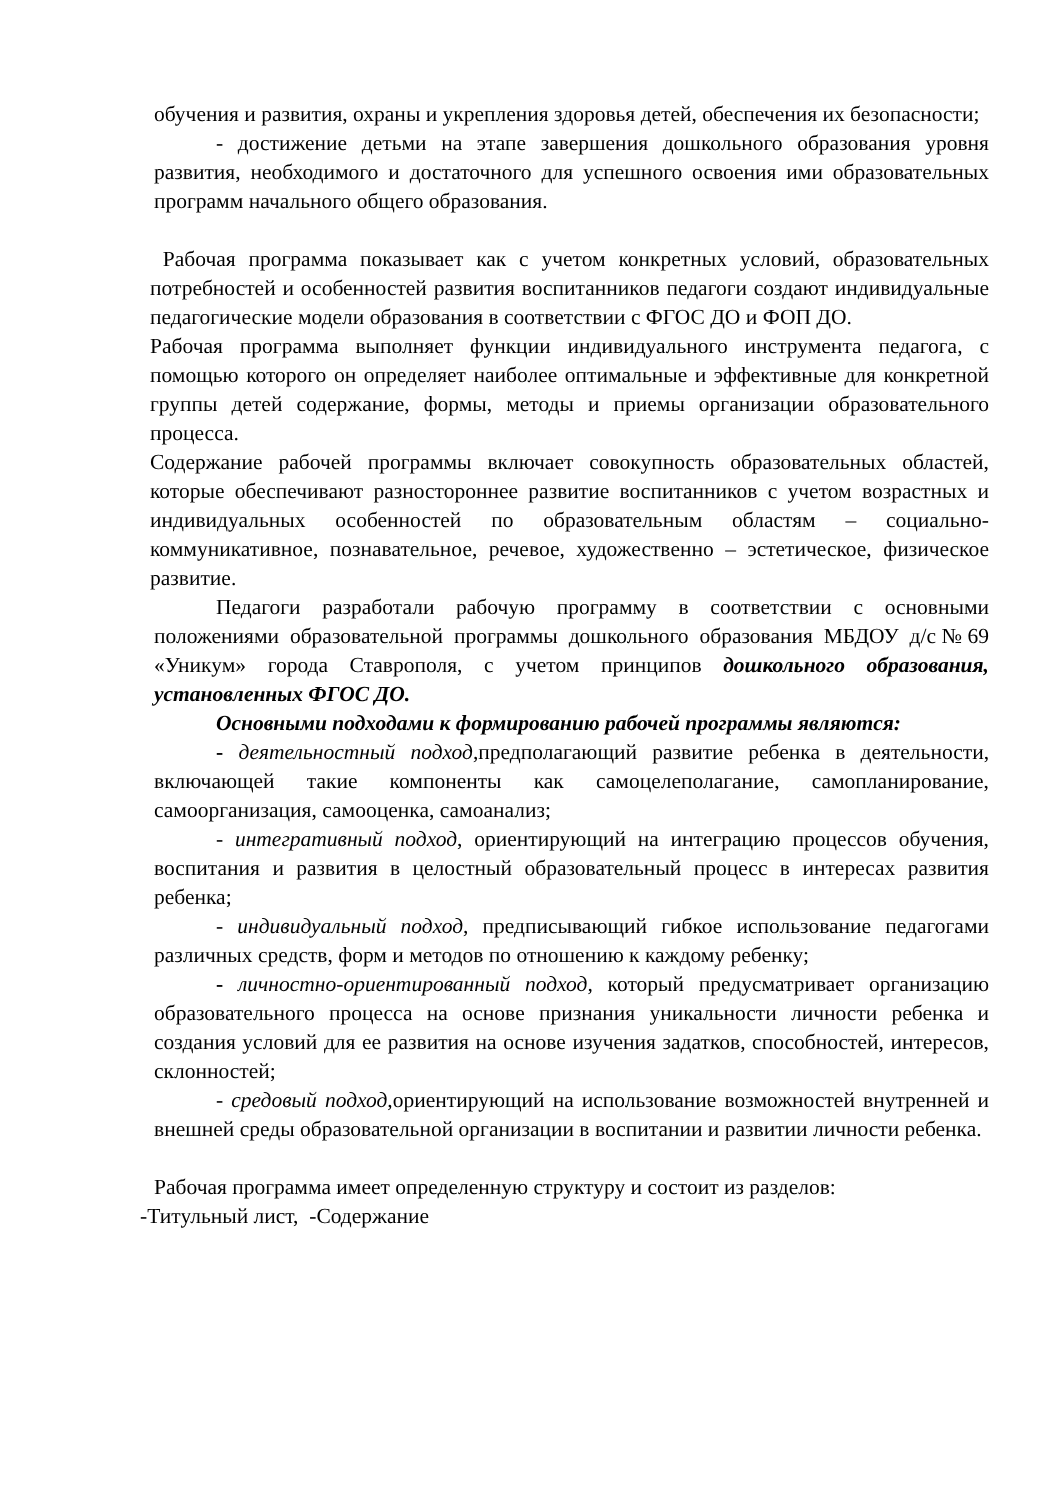обучения и развития, охраны и укрепления здоровья детей, обеспечения их безопасности;
- достижение детьми на этапе завершения дошкольного образования уровня развития, необходимого и достаточного для успешного освоения ими образовательных программ начального общего образования.
Рабочая программа показывает как с учетом конкретных условий, образовательных потребностей и особенностей развития воспитанников педагоги создают индивидуальные педагогические модели образования в соответствии с ФГОС ДО и ФОП ДО.
Рабочая программа выполняет функции индивидуального инструмента педагога, с помощью которого он определяет наиболее оптимальные и эффективные для конкретной группы детей содержание, формы, методы и приемы организации образовательного процесса.
Содержание рабочей программы включает совокупность образовательных областей, которые обеспечивают разностороннее развитие воспитанников с учетом возрастных и индивидуальных особенностей по образовательным областям – социально- коммуникативное, познавательное, речевое, художественно – эстетическое, физическое развитие.
Педагоги разработали рабочую программу в соответствии с основными положениями образовательной программы дошкольного образования МБДОУ д/с№69 «Уникум» города Ставрополя, с учетом принципов дошкольного образования, установленных ФГОС ДО.
Основными подходами к формированию рабочей программы являются:
- деятельностный подход, предполагающий развитие ребенка в деятельности, включающей такие компоненты как самоцелеполагание, самопланирование, самоорганизация, самооценка, самоанализ;
- интегративный подход, ориентирующий на интеграцию процессов обучения, воспитания и развития в целостный образовательный процесс в интересах развития ребенка;
- индивидуальный подход, предписывающий гибкое использование педагогами различных средств, форм и методов по отношению к каждому ребенку;
- личностно-ориентированный подход, который предусматривает организацию образовательного процесса на основе признания уникальности личности ребенка и создания условий для ее развития на основе изучения задатков, способностей, интересов, склонностей;
- средовый подход, ориентирующий на использование возможностей внутренней и внешней среды образовательной организации в воспитании и развитии личности ребенка.
Рабочая программа имеет определенную структуру и состоит из разделов:
-Титульный лист, -Содержание